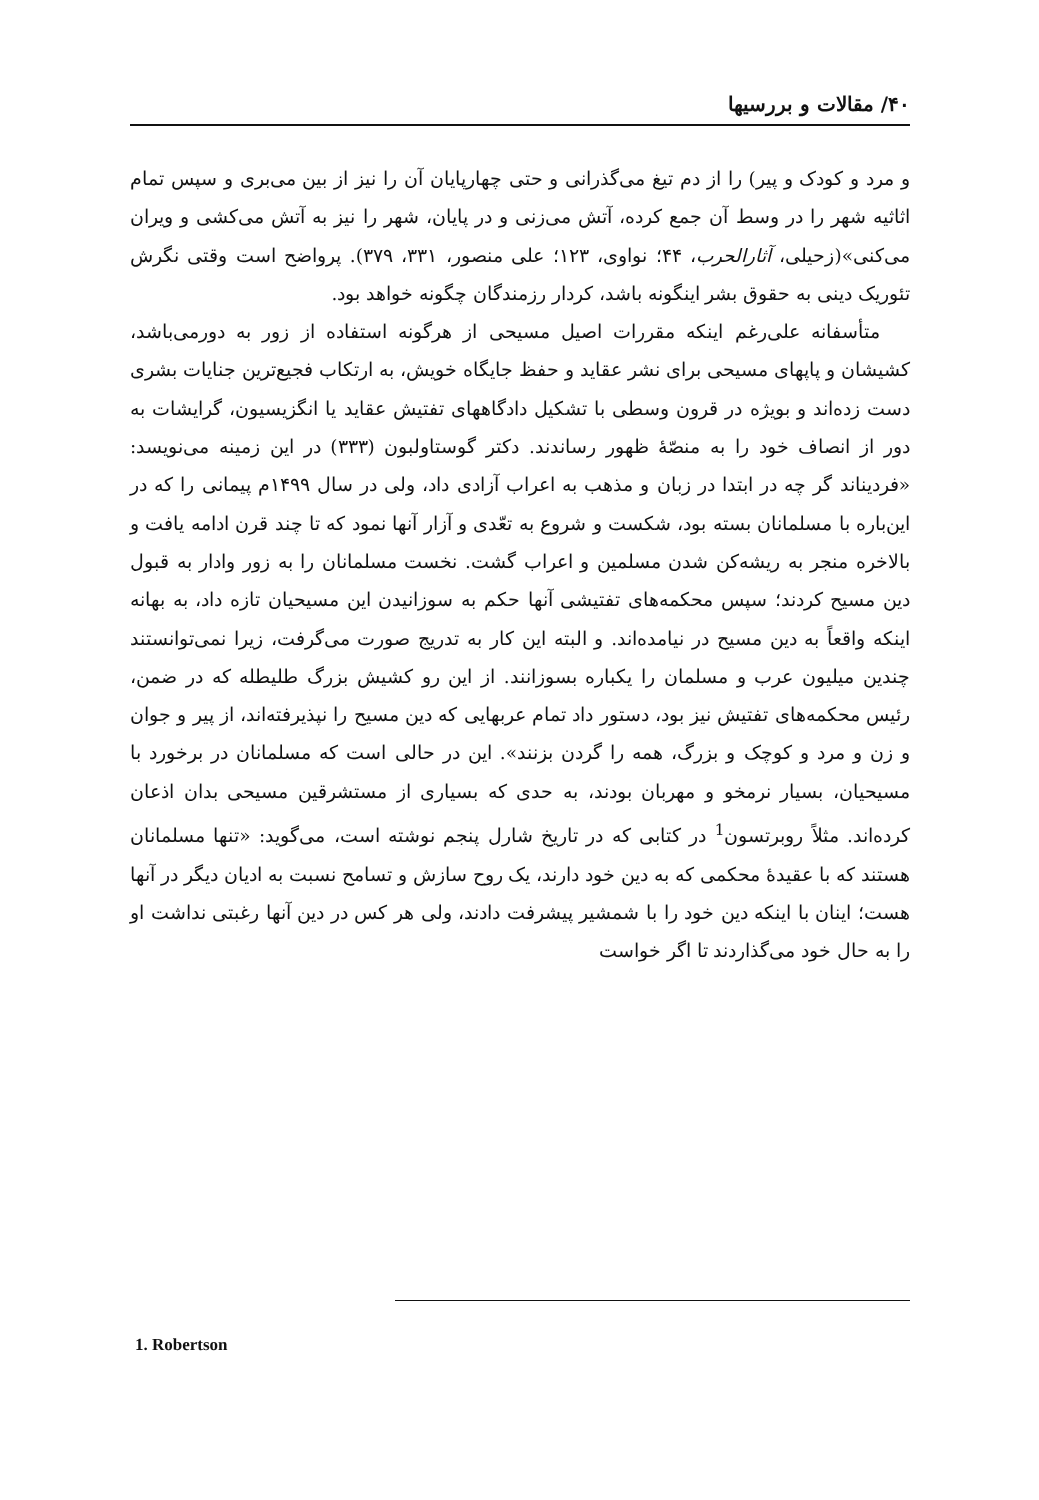۴۰/ مقالات و بررسیها
و مرد و کودک و پیر) را از دم تیغ می‌گذرانی و حتی چهارپایان آن را نیز از بین می‌بری و سپس تمام اثاثیه شهر را در وسط آن جمع کرده، آتش می‌زنی و در پایان، شهر را نیز به آتش می‌کشی و ویران می‌کنی»(زحیلی، آثارالحرب، ۴۴؛ نواوی، ۱۲۳؛ علی منصور، ۳۳۱، ۳۷۹). پرواضح است وقتی نگرش تئوریک دینی به حقوق بشر اینگونه باشد، کردار رزمندگان چگونه خواهد بود.
متأسفانه علی‌رغم اینکه مقررات اصیل مسیحی از هرگونه استفاده از زور به دورمی‌باشد، کشیشان و پاپهای مسیحی برای نشر عقاید و حفظ جایگاه خویش، به ارتکاب فجیع‌ترین جنایات بشری دست زده‌اند و بویژه در قرون وسطی با تشکیل دادگاههای تفتیش عقاید یا انگزیسیون، گرایشات به دور از انصاف خود را به منصّهٔ ظهور رساندند. دکتر گوستاولبون (۳۳۳) در این زمینه می‌نویسد: «فردیناند گر چه در ابتدا در زبان و مذهب به اعراب آزادی داد، ولی در سال ۱۴۹۹م پیمانی را که در این‌باره با مسلمانان بسته بود، شکست و شروع به تعّدی و آزار آنها نمود که تا چند قرن ادامه یافت و بالاخره منجر به ریشه‌کن شدن مسلمین و اعراب گشت. نخست مسلمانان را به زور وادار به قبول دین مسیح کردند؛ سپس محکمه‌های تفتیشی آنها حکم به سوزانیدن این مسیحیان تازه داد، به بهانه اینکه واقعاً به دین مسیح در نیامده‌اند. و البته این کار به تدریج صورت می‌گرفت، زیرا نمی‌توانستند چندین میلیون عرب و مسلمان را یکباره بسوزانند. از این رو کشیش بزرگ طلیطله که در ضمن، رئیس محکمه‌های تفتیش نیز بود، دستور داد تمام عربهایی که دین مسیح را نپذیرفته‌اند، از پیر و جوان و زن و مرد و کوچک و بزرگ، همه را گردن بزنند». این در حالی است که مسلمانان در برخورد با مسیحیان، بسیار نرمخو و مهربان بودند، به حدی که بسیاری از مستشرقین مسیحی بدان اذعان کرده‌اند. مثلاً روبرتسون<sup>1</sup> در کتابی که در تاریخ شارل پنجم نوشته است، می‌گوید: «تنها مسلمانان هستند که با عقیدهٔ محکمی که به دین خود دارند، یک روح سازش و تسامح نسبت به ادیان دیگر در آنها هست؛ اینان با اینکه دین خود را با شمشیر پیشرفت دادند، ولی هر کس در دین آنها رغبتی نداشت او را به حال خود می‌گذاردند تا اگر خواست
1. Robertson